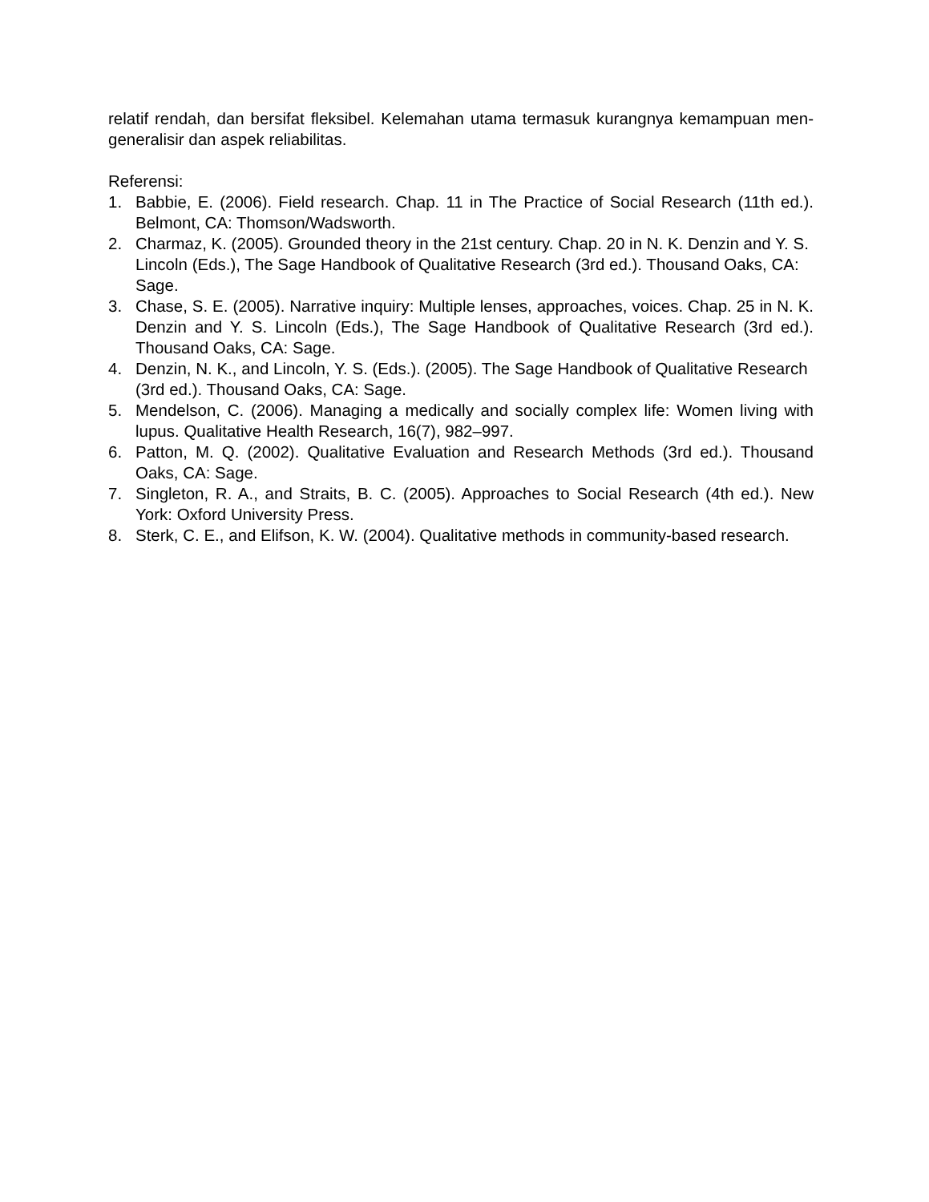relatif rendah, dan bersifat fleksibel. Kelemahan utama termasuk kurangnya kemampuan men-generalisir dan aspek reliabilitas.
Referensi:
1. Babbie, E. (2006). Field research. Chap. 11 in The Practice of Social Research (11th ed.). Belmont, CA: Thomson/Wadsworth.
2. Charmaz, K. (2005). Grounded theory in the 21st century. Chap. 20 in N. K. Denzin and Y. S. Lincoln (Eds.), The Sage Handbook of Qualitative Research (3rd ed.). Thousand Oaks, CA: Sage.
3. Chase, S. E. (2005). Narrative inquiry: Multiple lenses, approaches, voices. Chap. 25 in N. K. Denzin and Y. S. Lincoln (Eds.), The Sage Handbook of Qualitative Research (3rd ed.). Thousand Oaks, CA: Sage.
4. Denzin, N. K., and Lincoln, Y. S. (Eds.). (2005). The Sage Handbook of Qualitative Research (3rd ed.). Thousand Oaks, CA: Sage.
5. Mendelson, C. (2006). Managing a medically and socially complex life: Women living with lupus. Qualitative Health Research, 16(7), 982–997.
6. Patton, M. Q. (2002). Qualitative Evaluation and Research Methods (3rd ed.). Thousand Oaks, CA: Sage.
7. Singleton, R. A., and Straits, B. C. (2005). Approaches to Social Research (4th ed.). New York: Oxford University Press.
8. Sterk, C. E., and Elifson, K. W. (2004). Qualitative methods in community-based research.